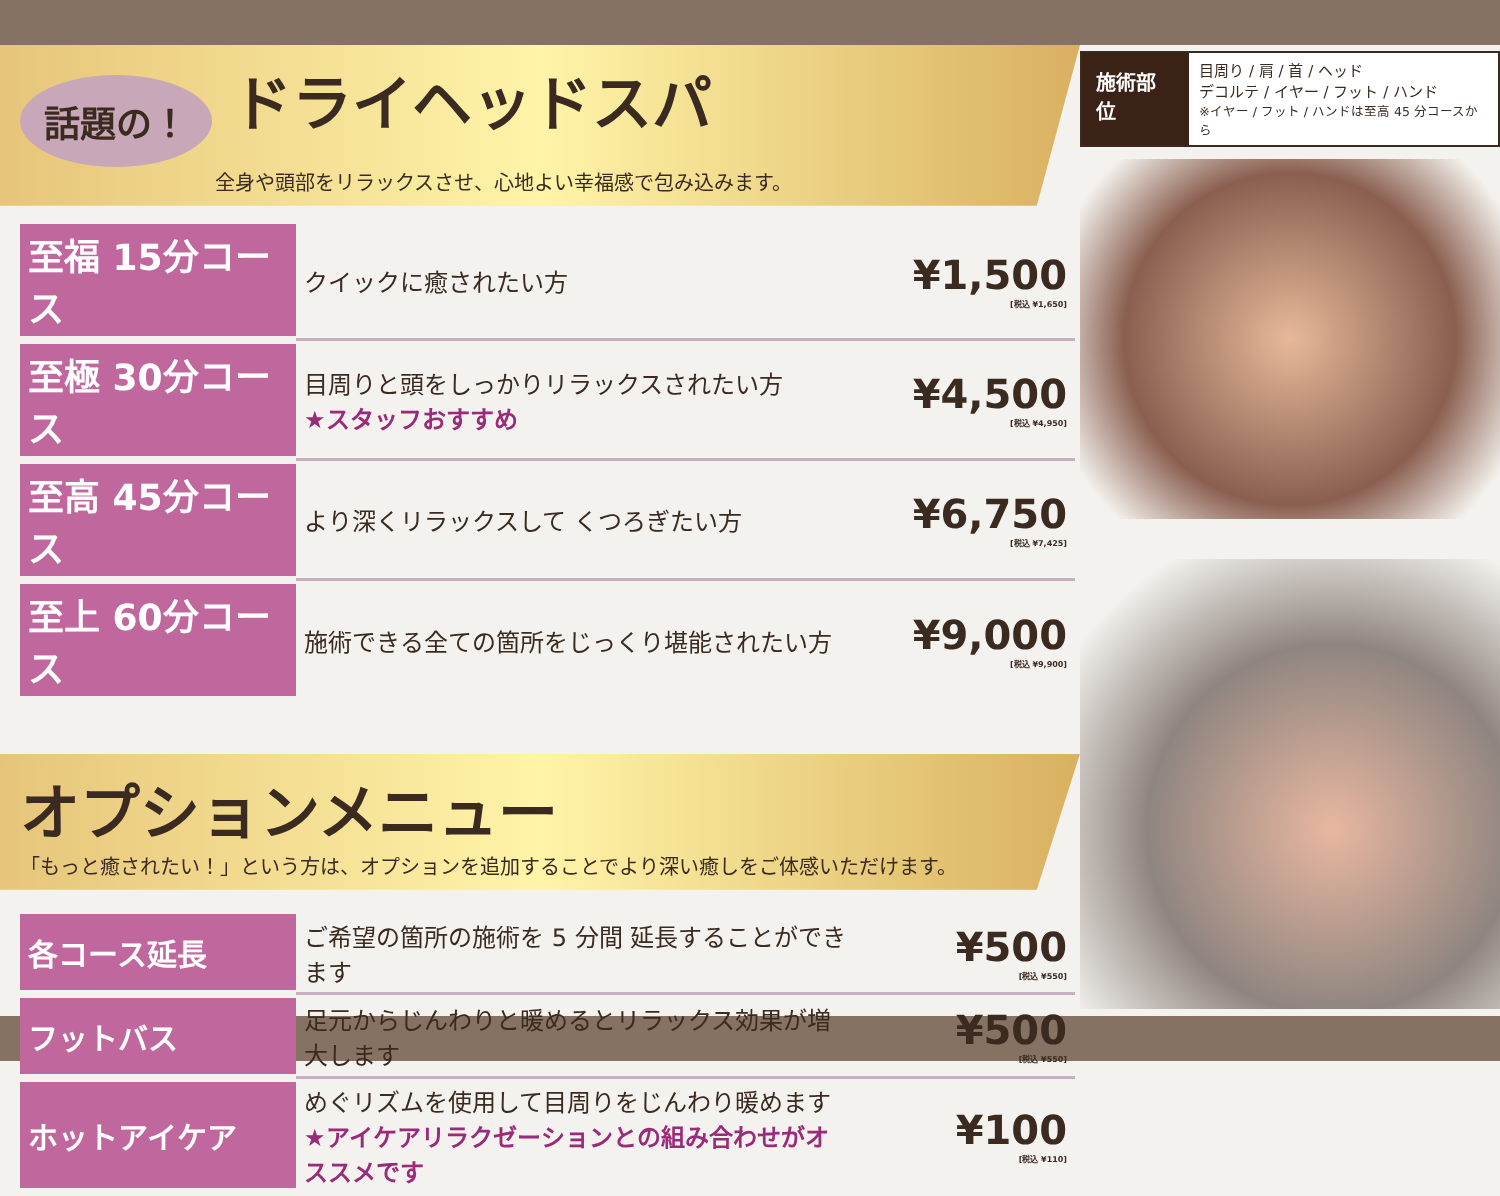話題の！ ドライヘッドスパ
全身や頭部をリラックスさせ、心地よい幸福感で包み込みます。
| 至福 15分コース | クイックに癒されたい方 | ¥1,500 [税込 ¥1,650] |
| 至極 30分コース | 目周りと頭をしっかりリラックスされたい方 ★スタッフおすすめ | ¥4,500 [税込 ¥4,950] |
| 至高 45分コース | より深くリラックスして くつろぎたい方 | ¥6,750 [税込 ¥7,425] |
| 至上 60分コース | 施術できる全ての箇所をじっくり堪能されたい方 | ¥9,000 [税込 ¥9,900] |
オプションメニュー
「もっと癒されたい！」という方は、オプションを追加することでより深い癒しをご体感いただけます。
| 各コース延長 | ご希望の箇所の施術を 5 分間 延長することができます | ¥500 [税込 ¥550] |
| フットバス | 足元からじんわりと暖めるとリラックス効果が増大します | ¥500 [税込 ¥550] |
| ホットアイケア | めぐリズムを使用して目周りをじんわり暖めます ★アイケアリラクゼーションとの組み合わせがオススメです | ¥100 [税込 ¥110] |
施術部位
目周り / 肩 / 首 / ヘッド
デコルテ / イヤー / フット / ハンド
※イヤー / フット / ハンドは至高 45 分コースから